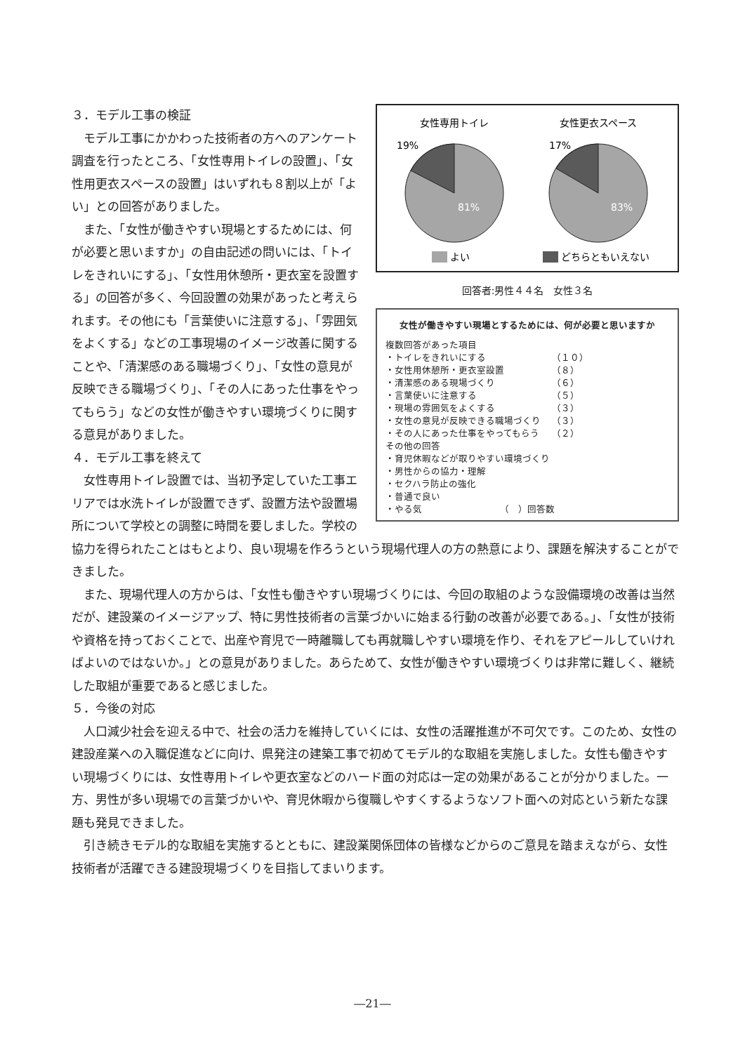女性専用トイレ
女性更衣スペース
19%
17%
81%
83%
よい
どちらともいえない
回答者:男性４４名　女性３名
女性が働きやすい現場とするためには、何が必要と思いますか
複数回答があった項目
| ・トイレをきれいにする | （１０） |
| ・女性用休憩所・更衣室設置 | （８） |
| ・清潔感のある現場づくり | （６） |
| ・言葉使いに注意する | （５） |
| ・現場の雰囲気をよくする | （３） |
| ・女性の意見が反映できる職場づくり | （３） |
| ・その人にあった仕事をやってもらう | （２） |
その他の回答
・育児休暇などが取りやすい環境づくり
・男性からの協力・理解
・セクハラ防止の強化
・普通で良い
・やる気　　　　　　　　　（　）回答数
３．モデル工事の検証
モデル工事にかかわった技術者の方へのアンケート調査を行ったところ、「女性専用トイレの設置」、「女性用更衣スペースの設置」はいずれも８割以上が「よい」との回答がありました。
また、「女性が働きやすい現場とするためには、何が必要と思いますか」の自由記述の問いには、「トイレをきれいにする」、「女性用休憩所・更衣室を設置する」の回答が多く、今回設置の効果があったと考えられます。その他にも「言葉使いに注意する」、「雰囲気をよくする」などの工事現場のイメージ改善に関することや、「清潔感のある職場づくり」、「女性の意見が反映できる職場づくり」、「その人にあった仕事をやってもらう」などの女性が働きやすい環境づくりに関する意見がありました。
４．モデル工事を終えて
女性専用トイレ設置では、当初予定していた工事エリアでは水洗トイレが設置できず、設置方法や設置場所について学校との調整に時間を要しました。学校の協力を得られたことはもとより、良い現場を作ろうという現場代理人の方の熱意により、課題を解決することができました。
また、現場代理人の方からは、「女性も働きやすい現場づくりには、今回の取組のような設備環境の改善は当然だが、建設業のイメージアップ、特に男性技術者の言葉づかいに始まる行動の改善が必要である。」、「女性が技術や資格を持っておくことで、出産や育児で一時離職しても再就職しやすい環境を作り、それをアピールしていければよいのではないか。」との意見がありました。あらためて、女性が働きやすい環境づくりは非常に難しく、継続した取組が重要であると感じました。
５．今後の対応
人口減少社会を迎える中で、社会の活力を維持していくには、女性の活躍推進が不可欠です。このため、女性の建設産業への入職促進などに向け、県発注の建築工事で初めてモデル的な取組を実施しました。女性も働きやすい現場づくりには、女性専用トイレや更衣室などのハード面の対応は一定の効果があることが分かりました。一方、男性が多い現場での言葉づかいや、育児休暇から復職しやすくするようなソフト面への対応という新たな課題も発見できました。
引き続きモデル的な取組を実施するとともに、建設業関係団体の皆様などからのご意見を踏まえながら、女性技術者が活躍できる建設現場づくりを目指してまいります。
―21―